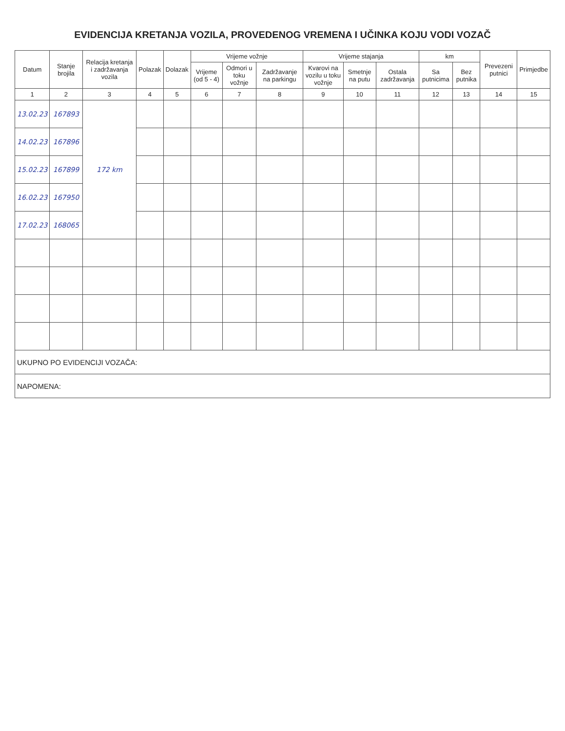EVIDENCIJA KRETANJA VOZILA, PROVEDENOG VREMENA I UČINKA KOJU VODI VOZAČ
| Datum | Stanje brojila | Relacija kretanja i zadržavanja vozila | Polazak | Dolazak | Vrijeme vožnje | | | Vrijeme stajanja | | | km | | Prevezeni putnici | Primjedbe |
| --- | --- | --- | --- | --- | --- | --- | --- | --- | --- | --- | --- | --- | --- | --- |
| | | | | | Vrijeme (od 5 - 4) | Odmori u toku vožnje | Zadržavanje na parkingu | Kvarovi na vozilu u toku vožnje | Smetnje na putu | Ostala zadržavanja | Sa putnicima | Bez putnika | | |
| 1 | 2 | 3 | 4 | 5 | 6 | 7 | 8 | 9 | 10 | 11 | 12 | 13 | 14 | 15 |
| 13.02.23 | 167893 | 172 km | | | | | | | | | | | | |
| 14.02.23 | 167896 | | | | | | | | | | | | | |
| 15.02.23 | 167899 | | | | | | | | | | | | | |
| 16.02.23 | 167950 | | | | | | | | | | | | | |
| 17.02.23 | 168065 | | | | | | | | | | | | | |
| UKUPNO PO EVIDENCIJI VOZAČA: | | | | | | | | | | | | | | |
| NAPOMENA: | | | | | | | | | | | | | | |